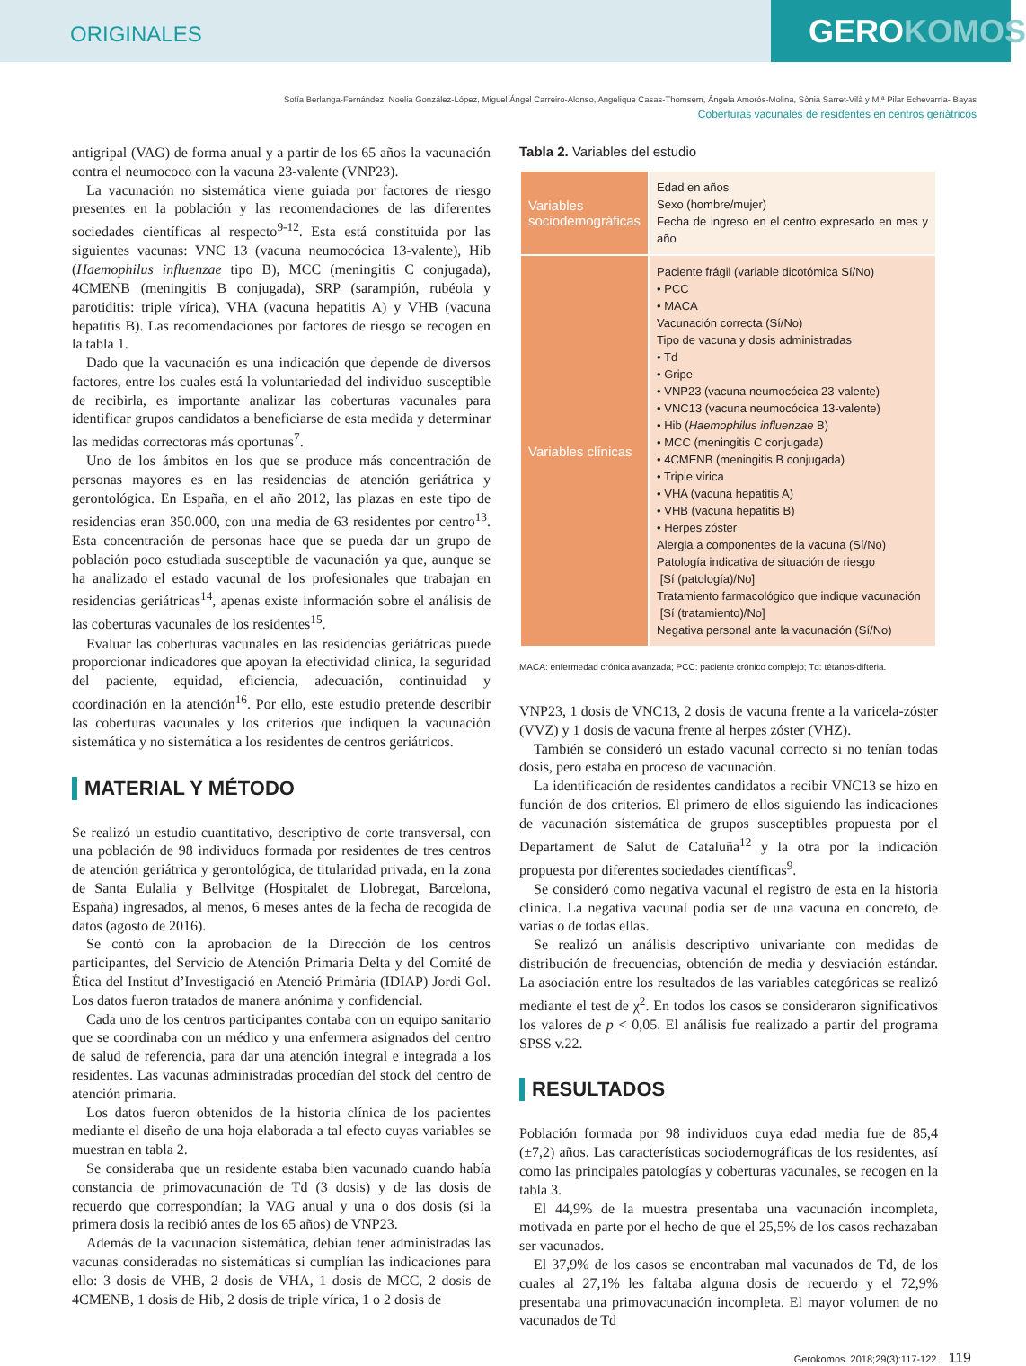ORIGINALES
GEROKOMOS
Sofía Berlanga-Fernández, Noelia González-López, Miguel Ángel Carreiro-Alonso, Angelique Casas-Thomsem, Ángela Amorós-Molina, Sònia Sarret-Vilà y M.ª Pilar Echevarría- Bayas
Coberturas vacunales de residentes en centros geriátricos
antigripal (VAG) de forma anual y a partir de los 65 años la vacunación contra el neumococo con la vacuna 23-valente (VNP23).
La vacunación no sistemática viene guiada por factores de riesgo presentes en la población y las recomendaciones de las diferentes sociedades científicas al respecto<sup>9-12</sup>. Esta está constituida por las siguientes vacunas: VNC 13 (vacuna neumocócica 13-valente), Hib (Haemophilus influenzae tipo B), MCC (meningitis C conjugada), 4CMENB (meningitis B conjugada), SRP (sarampión, rubéola y parotiditis: triple vírica), VHA (vacuna hepatitis A) y VHB (vacuna hepatitis B). Las recomendaciones por factores de riesgo se recogen en la tabla 1.
Dado que la vacunación es una indicación que depende de diversos factores, entre los cuales está la voluntariedad del individuo susceptible de recibirla, es importante analizar las coberturas vacunales para identificar grupos candidatos a beneficiarse de esta medida y determinar las medidas correctoras más oportunas<sup>7</sup>.
Uno de los ámbitos en los que se produce más concentración de personas mayores es en las residencias de atención geriátrica y gerontológica. En España, en el año 2012, las plazas en este tipo de residencias eran 350.000, con una media de 63 residentes por centro<sup>13</sup>. Esta concentración de personas hace que se pueda dar un grupo de población poco estudiada susceptible de vacunación ya que, aunque se ha analizado el estado vacunal de los profesionales que trabajan en residencias geriátricas<sup>14</sup>, apenas existe información sobre el análisis de las coberturas vacunales de los residentes<sup>15</sup>.
Evaluar las coberturas vacunales en las residencias geriátricas puede proporcionar indicadores que apoyan la efectividad clínica, la seguridad del paciente, equidad, eficiencia, adecuación, continuidad y coordinación en la atención<sup>16</sup>. Por ello, este estudio pretende describir las coberturas vacunales y los criterios que indiquen la vacunación sistemática y no sistemática a los residentes de centros geriátricos.
MATERIAL Y MÉTODO
Se realizó un estudio cuantitativo, descriptivo de corte transversal, con una población de 98 individuos formada por residentes de tres centros de atención geriátrica y gerontológica, de titularidad privada, en la zona de Santa Eulalia y Bellvitge (Hospitalet de Llobregat, Barcelona, España) ingresados, al menos, 6 meses antes de la fecha de recogida de datos (agosto de 2016).
Se contó con la aprobación de la Dirección de los centros participantes, del Servicio de Atención Primaria Delta y del Comité de Ética del Institut d’Investigació en Atenció Primària (IDIAP) Jordi Gol. Los datos fueron tratados de manera anónima y confidencial.
Cada uno de los centros participantes contaba con un equipo sanitario que se coordinaba con un médico y una enfermera asignados del centro de salud de referencia, para dar una atención integral e integrada a los residentes. Las vacunas administradas procedían del stock del centro de atención primaria.
Los datos fueron obtenidos de la historia clínica de los pacientes mediante el diseño de una hoja elaborada a tal efecto cuyas variables se muestran en tabla 2.
Se consideraba que un residente estaba bien vacunado cuando había constancia de primovacunación de Td (3 dosis) y de las dosis de recuerdo que correspondían; la VAG anual y una o dos dosis (si la primera dosis la recibió antes de los 65 años) de VNP23.
Además de la vacunación sistemática, debían tener administradas las vacunas consideradas no sistemáticas si cumplían las indicaciones para ello: 3 dosis de VHB, 2 dosis de VHA, 1 dosis de MCC, 2 dosis de 4CMENB, 1 dosis de Hib, 2 dosis de triple vírica, 1 o 2 dosis de
Tabla 2. Variables del estudio
| Variables sociodemográficas | Edad en años Sexo (hombre/mujer) Fecha de ingreso en el centro expresado en mes y año |
| Variables clínicas | Paciente frágil (variable dicotómica Sí/No) • PCC • MACA Vacunación correcta (Sí/No) Tipo de vacuna y dosis administradas • Td • Gripe • VNP23 (vacuna neumocócica 23-valente) • VNC13 (vacuna neumocócica 13-valente) • Hib ( Haemophilus influenzae B) • MCC (meningitis C conjugada) • 4CMENB (meningitis B conjugada) • Triple vírica • VHA (vacuna hepatitis A) • VHB (vacuna hepatitis B) • Herpes zóster Alergia a componentes de la vacuna (Sí/No) Patología indicativa de situación de riesgo [Sí (patología)/No] Tratamiento farmacológico que indique vacunación [Sí (tratamiento)/No] Negativa personal ante la vacunación (Sí/No) |
MACA: enfermedad crónica avanzada; PCC: paciente crónico complejo; Td: tétanos-difteria.
VNP23, 1 dosis de VNC13, 2 dosis de vacuna frente a la varicela-zóster (VVZ) y 1 dosis de vacuna frente al herpes zóster (VHZ).
También se consideró un estado vacunal correcto si no tenían todas dosis, pero estaba en proceso de vacunación.
La identificación de residentes candidatos a recibir VNC13 se hizo en función de dos criterios. El primero de ellos siguiendo las indicaciones de vacunación sistemática de grupos susceptibles propuesta por el Departament de Salut de Cataluña<sup>12</sup> y la otra por la indicación propuesta por diferentes sociedades científicas<sup>9</sup>.
Se consideró como negativa vacunal el registro de esta en la historia clínica. La negativa vacunal podía ser de una vacuna en concreto, de varias o de todas ellas.
Se realizó un análisis descriptivo univariante con medidas de distribución de frecuencias, obtención de media y desviación estándar. La asociación entre los resultados de las variables categóricas se realizó mediante el test de χ<sup>2</sup>. En todos los casos se consideraron significativos los valores de p < 0,05. El análisis fue realizado a partir del programa SPSS v.22.
RESULTADOS
Población formada por 98 individuos cuya edad media fue de 85,4 (±7,2) años. Las características sociodemográficas de los residentes, así como las principales patologías y coberturas vacunales, se recogen en la tabla 3.
El 44,9% de la muestra presentaba una vacunación incompleta, motivada en parte por el hecho de que el 25,5% de los casos rechazaban ser vacunados.
El 37,9% de los casos se encontraban mal vacunados de Td, de los cuales al 27,1% les faltaba alguna dosis de recuerdo y el 72,9% presentaba una primovacunación incompleta. El mayor volumen de no vacunados de Td
Gerokomos. 2018;29(3):117-122 119